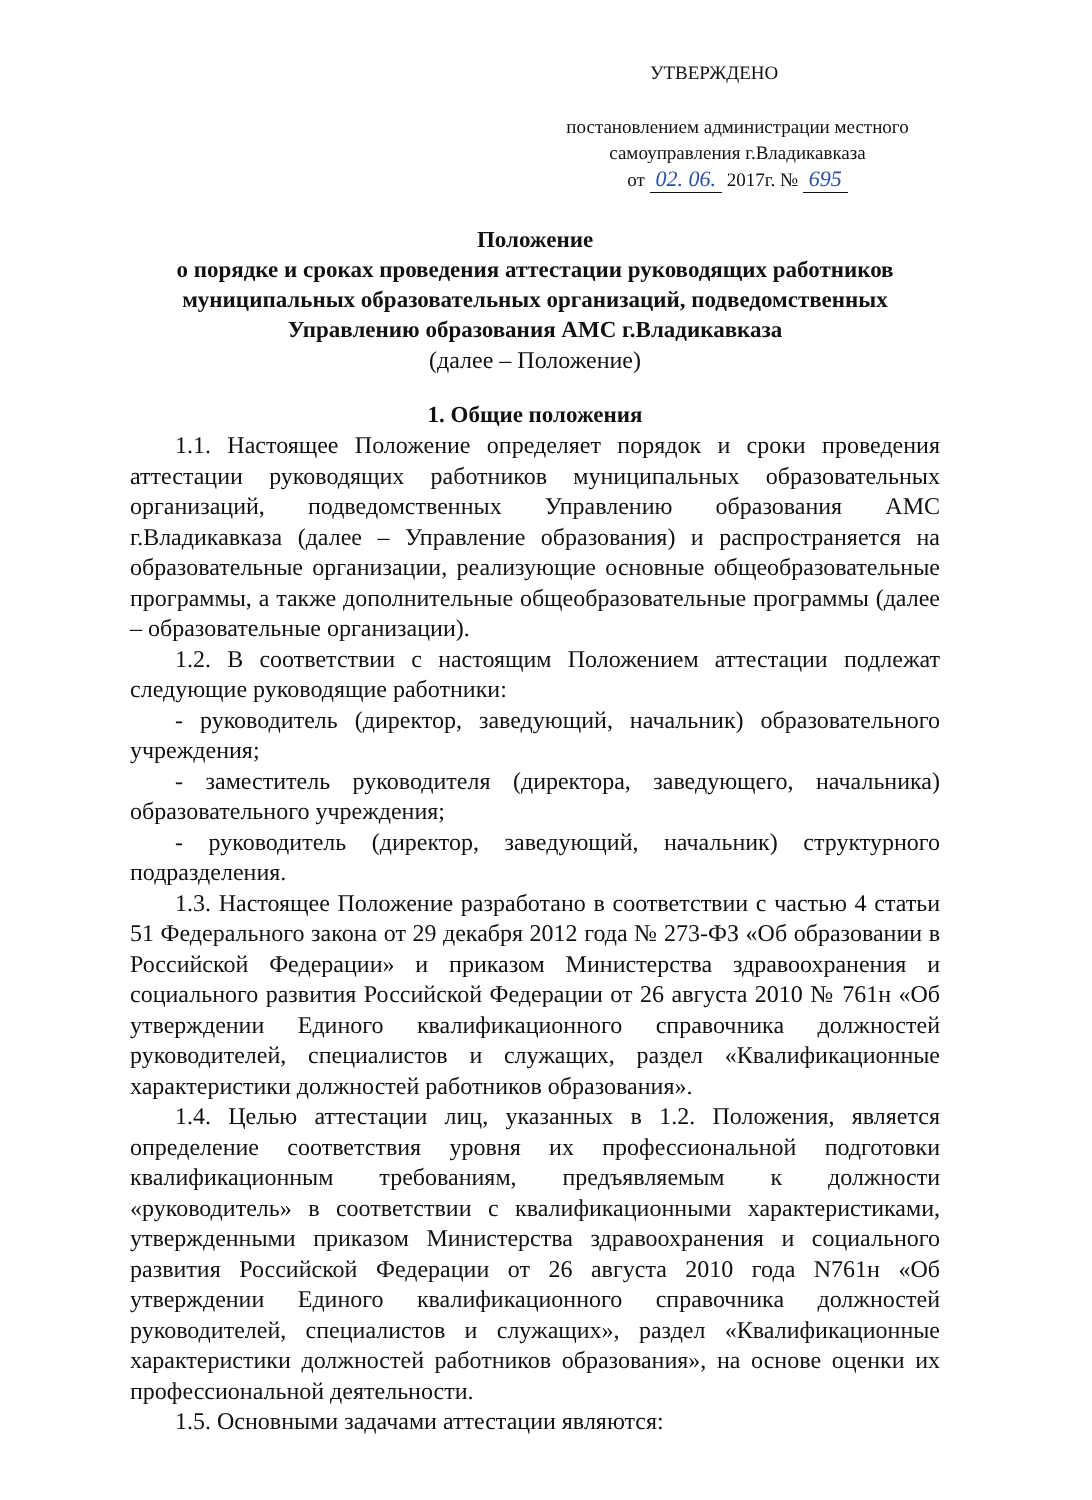УТВЕРЖДЕНО
постановлением администрации местного
самоуправления г.Владикавказа
от 02. 06. 2017г. № 695
Положение
о порядке и сроках проведения аттестации руководящих работников муниципальных образовательных организаций, подведомственных Управлению образования АМС г.Владикавказа
(далее – Положение)
1. Общие положения
1.1. Настоящее Положение определяет порядок и сроки проведения аттестации руководящих работников муниципальных образовательных организаций, подведомственных Управлению образования АМС г.Владикавказа (далее – Управление образования) и распространяется на образовательные организации, реализующие основные общеобразовательные программы, а также дополнительные общеобразовательные программы (далее – образовательные организации).
1.2. В соответствии с настоящим Положением аттестации подлежат следующие руководящие работники:
- руководитель (директор, заведующий, начальник) образовательного учреждения;
- заместитель руководителя (директора, заведующего, начальника) образовательного учреждения;
- руководитель (директор, заведующий, начальник) структурного подразделения.
1.3. Настоящее Положение разработано в соответствии с частью 4 статьи 51 Федерального закона от 29 декабря 2012 года № 273-ФЗ «Об образовании в Российской Федерации» и приказом Министерства здравоохранения и социального развития Российской Федерации от 26 августа 2010 № 761н «Об утверждении Единого квалификационного справочника должностей руководителей, специалистов и служащих, раздел «Квалификационные характеристики должностей работников образования».
1.4. Целью аттестации лиц, указанных в 1.2. Положения, является определение соответствия уровня их профессиональной подготовки квалификационным требованиям, предъявляемым к должности «руководитель» в соответствии с квалификационными характеристиками, утвержденными приказом Министерства здравоохранения и социального развития Российской Федерации от 26 августа 2010 года N761н «Об утверждении Единого квалификационного справочника должностей руководителей, специалистов и служащих», раздел «Квалификационные характеристики должностей работников образования», на основе оценки их профессиональной деятельности.
1.5. Основными задачами аттестации являются: